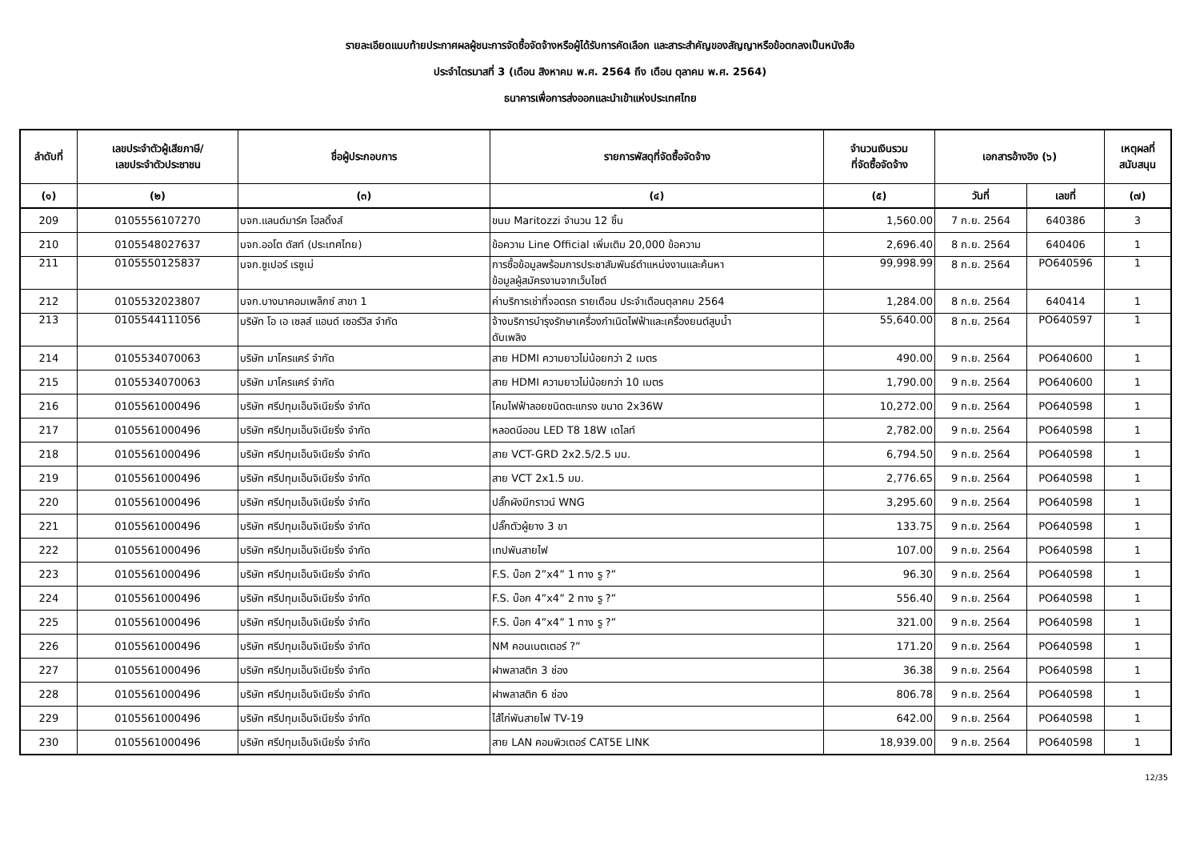รายละเอียดแนบท้ายประกาศผลผู้ชนะการจัดซื้อจัดจ้างหรือผู้ได้รับการคัดเลือก และสาระสำคัญของสัญญาหรือข้อตกลงเป็นหนังสือ
ประจำไตรมาสที่ 3 (เดือน สิงหาคม พ.ศ. 2564 ถึง เดือน ตุลาคม พ.ศ. 2564)
ธนาคารเพื่อการส่งออกและนำเข้าแห่งประเทศไทย
| ลำดับที่ | เลขประจำตัวผู้เสียภาษี/ เลขประจำตัวประชาชน | ชื่อผู้ประกอบการ | รายการพัสดุที่จัดซื้อจัดจ้าง | จำนวนเงินรวม ที่จัดซื้อจัดจ้าง | เอกสารอ้างอิง (๖) | | เหตุผลที่ สนับสนุน |
| --- | --- | --- | --- | --- | --- | --- | --- |
| (๑) | (๒) | (๓) | (๔) | (๕) | วันที่ | เลขที่ | (๗) |
| 209 | 0105556107270 | บจก.แลนด์มาร์ค โฮลดิ้งส์ | ขนม Maritozzi จำนวน 12 ชิ้น | 1,560.00 | 7 ก.ย. 2564 | 640386 | 3 |
| 210 | 0105548027637 | บจก.ออโต ดัสท์ (ประเทศไทย) | ข้อความ Line Official เพิ่มเติม 20,000 ข้อความ | 2,696.40 | 8 ก.ย. 2564 | 640406 | 1 |
| 211 | 0105550125837 | บจก.ซูเปอร์ เรซูเม่ | การซื้อข้อมูลพร้อมการประชาสัมพันธ์ตำแหน่งงานและค้นหา ข้อมูลผู้สมัครงานจากเว็บไซต์ | 99,998.99 | 8 ก.ย. 2564 | PO640596 | 1 |
| 212 | 0105532023807 | บจก.บางนาคอมเพล็กซ์ สาขา 1 | ค่าบริการเช่าที่จอดรถ รายเดือน ประจำเดือนตุลาคม 2564 | 1,284.00 | 8 ก.ย. 2564 | 640414 | 1 |
| 213 | 0105544111056 | บริษัท โอ เอ เซลส์ แอนด์ เซอร์วิส จำกัด | จ้างบริการบำรุงรักษาเครื่องกำเนิดไฟฟ้าและเครื่องยนต์สูบน้ำ ดับเพลิง | 55,640.00 | 8 ก.ย. 2564 | PO640597 | 1 |
| 214 | 0105534070063 | บริษัท มาโครแคร์ จำกัด | สาย HDMI ความยาวไม่น้อยกว่า 2 เมตร | 490.00 | 9 ก.ย. 2564 | PO640600 | 1 |
| 215 | 0105534070063 | บริษัท มาโครแคร์ จำกัด | สาย HDMI ความยาวไม่น้อยกว่า 10 เมตร | 1,790.00 | 9 ก.ย. 2564 | PO640600 | 1 |
| 216 | 0105561000496 | บริษัท ศรีปทุมเอ็นจิเนียริ่ง จำกัด | โคมไฟฟ้าลอยชนิดตะแกรง ขนาด 2x36W | 10,272.00 | 9 ก.ย. 2564 | PO640598 | 1 |
| 217 | 0105561000496 | บริษัท ศรีปทุมเอ็นจิเนียริ่ง จำกัด | หลอดนีออน LED T8 18W เดไลท์ | 2,782.00 | 9 ก.ย. 2564 | PO640598 | 1 |
| 218 | 0105561000496 | บริษัท ศรีปทุมเอ็นจิเนียริ่ง จำกัด | สาย VCT-GRD 2x2.5/2.5 มม. | 6,794.50 | 9 ก.ย. 2564 | PO640598 | 1 |
| 219 | 0105561000496 | บริษัท ศรีปทุมเอ็นจิเนียริ่ง จำกัด | สาย VCT 2x1.5 มม. | 2,776.65 | 9 ก.ย. 2564 | PO640598 | 1 |
| 220 | 0105561000496 | บริษัท ศรีปทุมเอ็นจิเนียริ่ง จำกัด | ปลั๊กผังมีกราวน์ WNG | 3,295.60 | 9 ก.ย. 2564 | PO640598 | 1 |
| 221 | 0105561000496 | บริษัท ศรีปทุมเอ็นจิเนียริ่ง จำกัด | ปลั๊กตัวผู้ยาง 3 ขา | 133.75 | 9 ก.ย. 2564 | PO640598 | 1 |
| 222 | 0105561000496 | บริษัท ศรีปทุมเอ็นจิเนียริ่ง จำกัด | เทปพันสายไฟ | 107.00 | 9 ก.ย. 2564 | PO640598 | 1 |
| 223 | 0105561000496 | บริษัท ศรีปทุมเอ็นจิเนียริ่ง จำกัด | F.S. บ๊อก 2”x4” 1 ทาง รู ?” | 96.30 | 9 ก.ย. 2564 | PO640598 | 1 |
| 224 | 0105561000496 | บริษัท ศรีปทุมเอ็นจิเนียริ่ง จำกัด | F.S. บ๊อก 4”x4” 2 ทาง รู ?” | 556.40 | 9 ก.ย. 2564 | PO640598 | 1 |
| 225 | 0105561000496 | บริษัท ศรีปทุมเอ็นจิเนียริ่ง จำกัด | F.S. บ๊อก 4”x4” 1 ทาง รู ?” | 321.00 | 9 ก.ย. 2564 | PO640598 | 1 |
| 226 | 0105561000496 | บริษัท ศรีปทุมเอ็นจิเนียริ่ง จำกัด | NM คอนเนตเตอร์ ?” | 171.20 | 9 ก.ย. 2564 | PO640598 | 1 |
| 227 | 0105561000496 | บริษัท ศรีปทุมเอ็นจิเนียริ่ง จำกัด | ฝาพลาสติก 3 ช่อง | 36.38 | 9 ก.ย. 2564 | PO640598 | 1 |
| 228 | 0105561000496 | บริษัท ศรีปทุมเอ็นจิเนียริ่ง จำกัด | ฝาพลาสติก 6 ช่อง | 806.78 | 9 ก.ย. 2564 | PO640598 | 1 |
| 229 | 0105561000496 | บริษัท ศรีปทุมเอ็นจิเนียริ่ง จำกัด | ไส้ไก่พันสายไฟ TV-19 | 642.00 | 9 ก.ย. 2564 | PO640598 | 1 |
| 230 | 0105561000496 | บริษัท ศรีปทุมเอ็นจิเนียริ่ง จำกัด | สาย LAN คอมพิวเตอร์ CAT5E LINK | 18,939.00 | 9 ก.ย. 2564 | PO640598 | 1 |
12/35